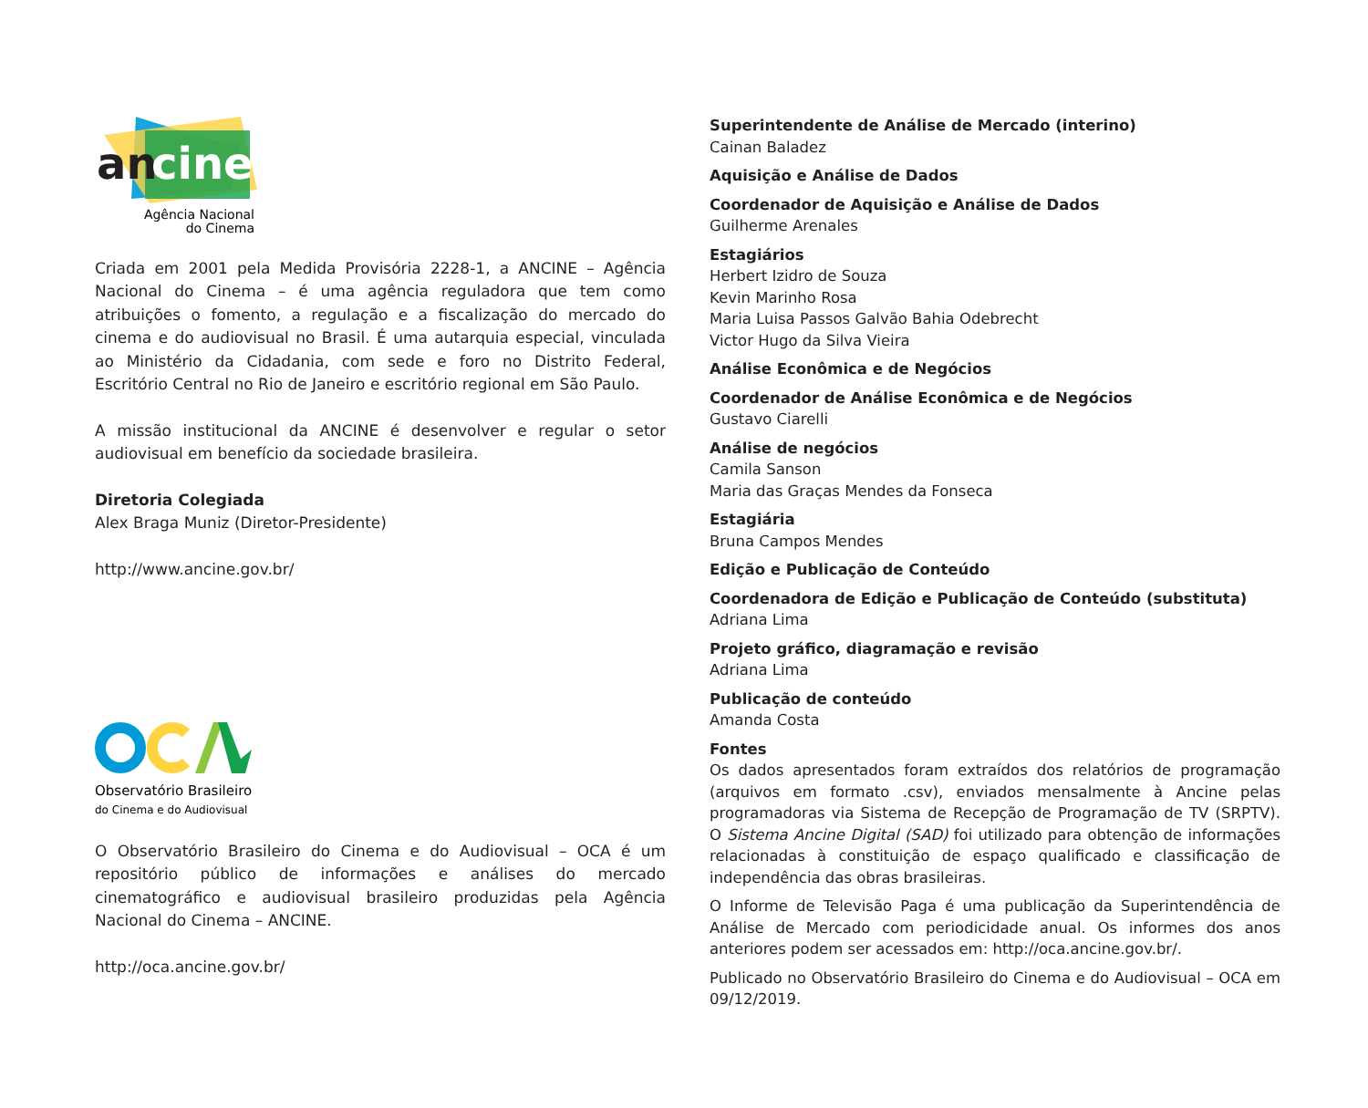an
cine
Agência Nacional
do Cinema
Criada em 2001 pela Medida Provisória 2228-1, a ANCINE – Agência Nacional do Cinema – é uma agência reguladora que tem como atribuições o fomento, a regulação e a fiscalização do mercado do cinema e do audiovisual no Brasil. É uma autarquia especial, vinculada ao Ministério da Cidadania, com sede e foro no Distrito Federal, Escritório Central no Rio de Janeiro e escritório regional em São Paulo.
A missão institucional da ANCINE é desenvolver e regular o setor audiovisual em benefício da sociedade brasileira.
Diretoria Colegiada
Alex Braga Muniz (Diretor-Presidente)
http://www.ancine.gov.br/
Observatório Brasileiro
do Cinema e do Audiovisual
O Observatório Brasileiro do Cinema e do Audiovisual – OCA é um repositório público de informações e análises do mercado cinematográfico e audiovisual brasileiro produzidas pela Agência Nacional do Cinema – ANCINE.
http://oca.ancine.gov.br/
Superintendente de Análise de Mercado (interino)
Cainan Baladez
Aquisição e Análise de Dados
Coordenador de Aquisição e Análise de Dados
Guilherme Arenales
Estagiários
Herbert Izidro de Souza
Kevin Marinho Rosa
Maria Luisa Passos Galvão Bahia Odebrecht
Victor Hugo da Silva Vieira
Análise Econômica e de Negócios
Coordenador de Análise Econômica e de Negócios
Gustavo Ciarelli
Análise de negócios
Camila Sanson
Maria das Graças Mendes da Fonseca
Estagiária
Bruna Campos Mendes
Edição e Publicação de Conteúdo
Coordenadora de Edição e Publicação de Conteúdo (substituta)
Adriana Lima
Projeto gráfico, diagramação e revisão
Adriana Lima
Publicação de conteúdo
Amanda Costa
Fontes
Os dados apresentados foram extraídos dos relatórios de programação (arquivos em formato .csv), enviados mensalmente à Ancine pelas programadoras via Sistema de Recepção de Programação de TV (SRPTV). O Sistema Ancine Digital (SAD) foi utilizado para obtenção de informações relacionadas à constituição de espaço qualificado e classificação de independência das obras brasileiras.
O Informe de Televisão Paga é uma publicação da Superintendência de Análise de Mercado com periodicidade anual. Os informes dos anos anteriores podem ser acessados em: http://oca.ancine.gov.br/.
Publicado no Observatório Brasileiro do Cinema e do Audiovisual – OCA em 09/12/2019.